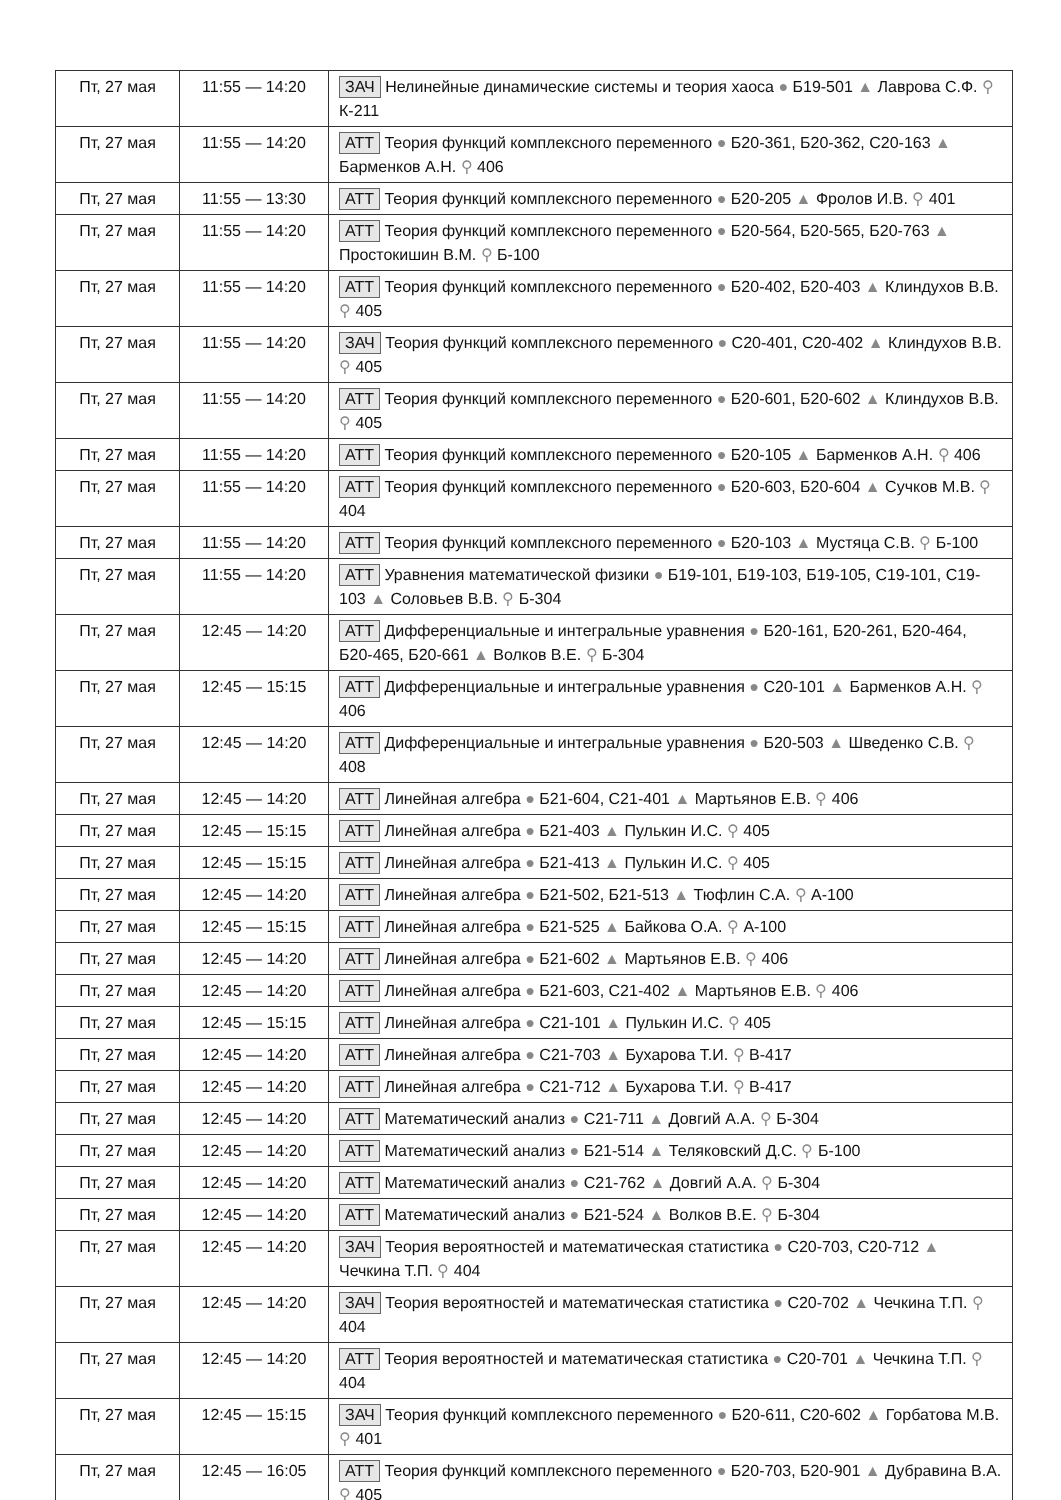| Пт, 27 мая | 11:55 — 14:20 | ЗАЧ Нелинейные динамические системы и теория хаоса ● Б19-501 ▲ Лаврова С.Ф. ⚲ К-211 |
| Пт, 27 мая | 11:55 — 14:20 | АТТ Теория функций комплексного переменного ● Б20-361, Б20-362, С20-163 ▲ Барменков А.Н. ⚲ 406 |
| Пт, 27 мая | 11:55 — 13:30 | АТТ Теория функций комплексного переменного ● Б20-205 ▲ Фролов И.В. ⚲ 401 |
| Пт, 27 мая | 11:55 — 14:20 | АТТ Теория функций комплексного переменного ● Б20-564, Б20-565, Б20-763 ▲ Простокишин В.М. ⚲ Б-100 |
| Пт, 27 мая | 11:55 — 14:20 | АТТ Теория функций комплексного переменного ● Б20-402, Б20-403 ▲ Клиндухов В.В. ⚲ 405 |
| Пт, 27 мая | 11:55 — 14:20 | ЗАЧ Теория функций комплексного переменного ● С20-401, С20-402 ▲ Клиндухов В.В. ⚲ 405 |
| Пт, 27 мая | 11:55 — 14:20 | АТТ Теория функций комплексного переменного ● Б20-601, Б20-602 ▲ Клиндухов В.В. ⚲ 405 |
| Пт, 27 мая | 11:55 — 14:20 | АТТ Теория функций комплексного переменного ● Б20-105 ▲ Барменков А.Н. ⚲ 406 |
| Пт, 27 мая | 11:55 — 14:20 | АТТ Теория функций комплексного переменного ● Б20-603, Б20-604 ▲ Сучков М.В. ⚲ 404 |
| Пт, 27 мая | 11:55 — 14:20 | АТТ Теория функций комплексного переменного ● Б20-103 ▲ Мустяца С.В. ⚲ Б-100 |
| Пт, 27 мая | 11:55 — 14:20 | АТТ Уравнения математической физики ● Б19-101, Б19-103, Б19-105, С19-101, С19-103 ▲ Соловьев В.В. ⚲ Б-304 |
| Пт, 27 мая | 12:45 — 14:20 | АТТ Дифференциальные и интегральные уравнения ● Б20-161, Б20-261, Б20-464, Б20-465, Б20-661 ▲ Волков В.Е. ⚲ Б-304 |
| Пт, 27 мая | 12:45 — 15:15 | АТТ Дифференциальные и интегральные уравнения ● С20-101 ▲ Барменков А.Н. ⚲ 406 |
| Пт, 27 мая | 12:45 — 14:20 | АТТ Дифференциальные и интегральные уравнения ● Б20-503 ▲ Шведенко С.В. ⚲ 408 |
| Пт, 27 мая | 12:45 — 14:20 | АТТ Линейная алгебра ● Б21-604, С21-401 ▲ Мартьянов Е.В. ⚲ 406 |
| Пт, 27 мая | 12:45 — 15:15 | АТТ Линейная алгебра ● Б21-403 ▲ Пулькин И.С. ⚲ 405 |
| Пт, 27 мая | 12:45 — 15:15 | АТТ Линейная алгебра ● Б21-413 ▲ Пулькин И.С. ⚲ 405 |
| Пт, 27 мая | 12:45 — 14:20 | АТТ Линейная алгебра ● Б21-502, Б21-513 ▲ Тюфлин С.А. ⚲ А-100 |
| Пт, 27 мая | 12:45 — 15:15 | АТТ Линейная алгебра ● Б21-525 ▲ Байкова О.А. ⚲ А-100 |
| Пт, 27 мая | 12:45 — 14:20 | АТТ Линейная алгебра ● Б21-602 ▲ Мартьянов Е.В. ⚲ 406 |
| Пт, 27 мая | 12:45 — 14:20 | АТТ Линейная алгебра ● Б21-603, С21-402 ▲ Мартьянов Е.В. ⚲ 406 |
| Пт, 27 мая | 12:45 — 15:15 | АТТ Линейная алгебра ● С21-101 ▲ Пулькин И.С. ⚲ 405 |
| Пт, 27 мая | 12:45 — 14:20 | АТТ Линейная алгебра ● С21-703 ▲ Бухарова Т.И. ⚲ В-417 |
| Пт, 27 мая | 12:45 — 14:20 | АТТ Линейная алгебра ● С21-712 ▲ Бухарова Т.И. ⚲ В-417 |
| Пт, 27 мая | 12:45 — 14:20 | АТТ Математический анализ ● С21-711 ▲ Довгий А.А. ⚲ Б-304 |
| Пт, 27 мая | 12:45 — 14:20 | АТТ Математический анализ ● Б21-514 ▲ Теляковский Д.С. ⚲ Б-100 |
| Пт, 27 мая | 12:45 — 14:20 | АТТ Математический анализ ● С21-762 ▲ Довгий А.А. ⚲ Б-304 |
| Пт, 27 мая | 12:45 — 14:20 | АТТ Математический анализ ● Б21-524 ▲ Волков В.Е. ⚲ Б-304 |
| Пт, 27 мая | 12:45 — 14:20 | ЗАЧ Теория вероятностей и математическая статистика ● С20-703, С20-712 ▲ Чечкина Т.П. ⚲ 404 |
| Пт, 27 мая | 12:45 — 14:20 | ЗАЧ Теория вероятностей и математическая статистика ● С20-702 ▲ Чечкина Т.П. ⚲ 404 |
| Пт, 27 мая | 12:45 — 14:20 | АТТ Теория вероятностей и математическая статистика ● С20-701 ▲ Чечкина Т.П. ⚲ 404 |
| Пт, 27 мая | 12:45 — 15:15 | ЗАЧ Теория функций комплексного переменного ● Б20-611, С20-602 ▲ Горбатова М.В. ⚲ 401 |
| Пт, 27 мая | 12:45 — 16:05 | АТТ Теория функций комплексного переменного ● Б20-703, Б20-901 ▲ Дубравина В.А. ⚲ 405 |